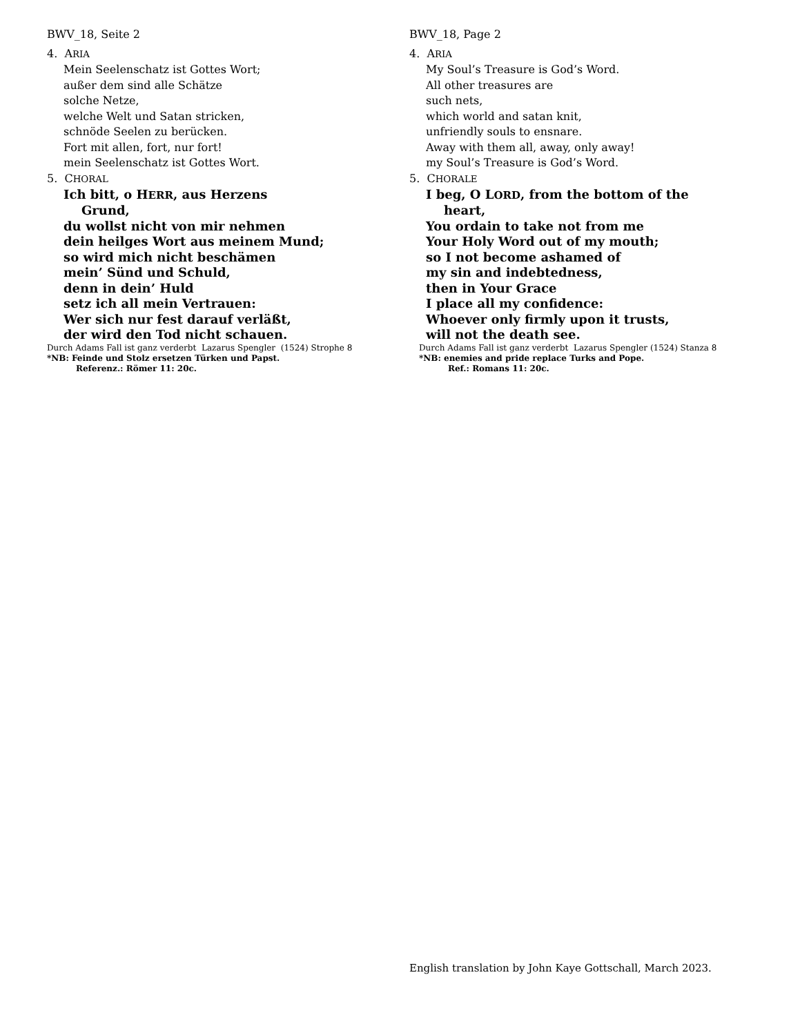BWV_18, Seite 2
4. ARIA
Mein Seelenschatz ist Gottes Wort;
außer dem sind alle Schätze
solche Netze,
welche Welt und Satan stricken,
schnöde Seelen zu berücken.
Fort mit allen, fort, nur fort!
mein Seelenschatz ist Gottes Wort.
5. CHORAL
Ich bitt, o HERR, aus Herzens
Grund,
du wollst nicht von mir nehmen
dein heilges Wort aus meinem Mund;
so wird mich nicht beschämen
mein’ Sünd und Schuld,
denn in dein’ Huld
setz ich all mein Vertrauen:
Wer sich nur fest darauf verläßt,
der wird den Tod nicht schauen.
Durch Adams Fall ist ganz verderbt Lazarus Spengler (1524) Strophe 8
*NB: Feinde und Stolz ersetzen Türken und Papst.
Referenz.: Römer 11: 20c.
BWV_18, Page 2
4. ARIA
My Soul’s Treasure is God’s Word.
All other treasures are
such nets,
which world and satan knit,
unfriendly souls to ensnare.
Away with them all, away, only away!
my Soul’s Treasure is God’s Word.
5. CHORALE
I beg, O LORD, from the bottom of the
heart,
You ordain to take not from me
Your Holy Word out of my mouth;
so I not become ashamed of
my sin and indebtedness,
then in Your Grace
I place all my confidence:
Whoever only firmly upon it trusts,
will not the death see.
Durch Adams Fall ist ganz verderbt Lazarus Spengler (1524) Stanza 8
*NB: enemies and pride replace Turks and Pope.
Ref.: Romans 11: 20c.
English translation by John Kaye Gottschall, March 2023.